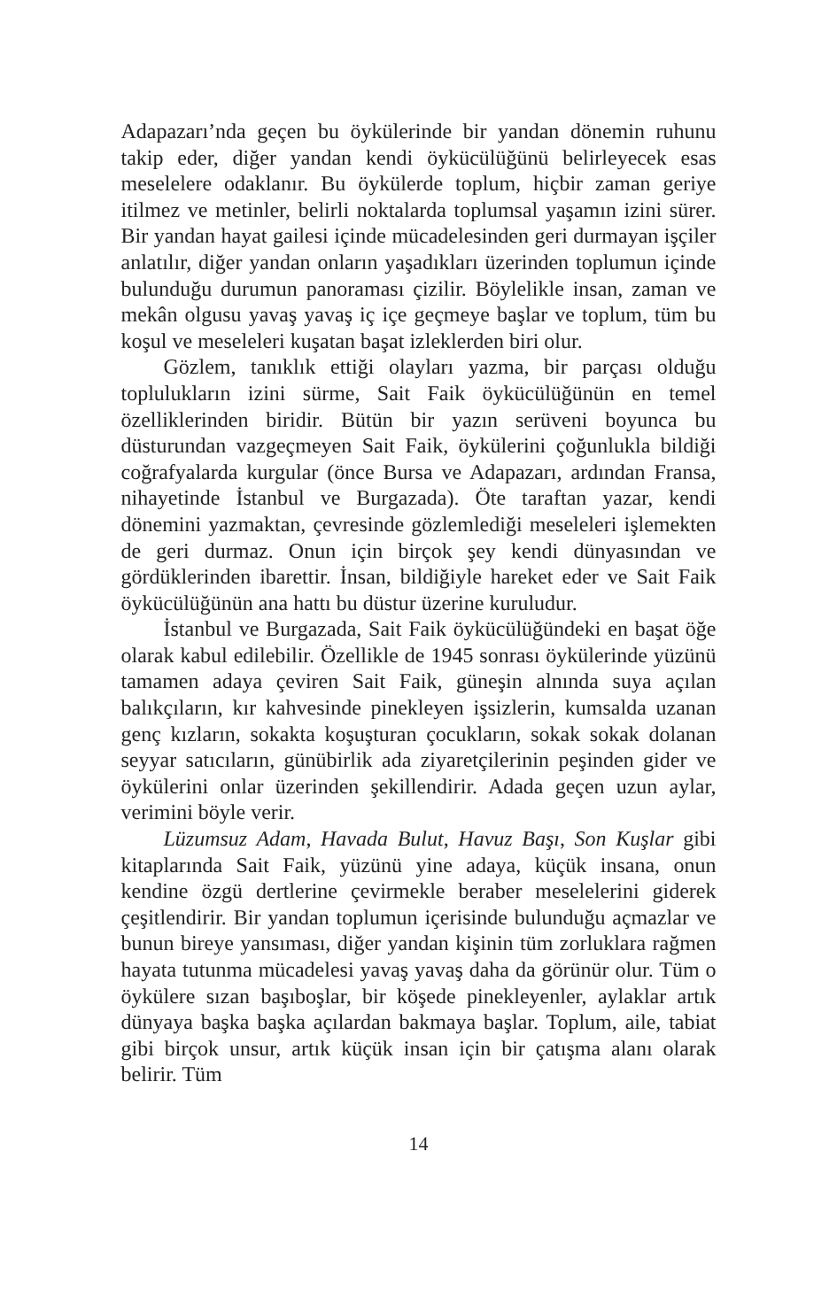Adapazarı’nda geçen bu öykülerinde bir yandan dönemin ruhunu takip eder, diğer yandan kendi öykücülüğünü belirleyecek esas meselelere odaklanır. Bu öykülerde toplum, hiçbir zaman geriye itilmez ve metinler, belirli noktalarda toplumsal yaşamın izini sürer. Bir yandan hayat gailesi içinde mücadelesinden geri durmayan işçiler anlatılır, diğer yandan onların yaşadıkları üzerinden toplumun içinde bulunduğu durumun panoraması çizilir. Böylelikle insan, zaman ve mekân olgusu yavaş yavaş iç içe geçmeye başlar ve toplum, tüm bu koşul ve meseleleri kuşatan başat izleklerden biri olur.
Gözlem, tanıklık ettiği olayları yazma, bir parçası olduğu toplulukların izini sürme, Sait Faik öykücülüğünün en temel özelliklerinden biridir. Bütün bir yazın serüveni boyunca bu düsturundan vazgeçmeyen Sait Faik, öykülerini çoğunlukla bildiği coğrafyalarda kurgular (önce Bursa ve Adapazarı, ardından Fransa, nihayetinde İstanbul ve Burgazada). Öte taraftan yazar, kendi dönemini yazmaktan, çevresinde gözlemlediği meseleleri işlemekten de geri durmaz. Onun için birçok şey kendi dünyasından ve gördüklerinden ibarettir. İnsan, bildiğiyle hareket eder ve Sait Faik öykücülüğünün ana hattı bu düstur üzerine kuruludur.
İstanbul ve Burgazada, Sait Faik öykücülüğündeki en başat öğe olarak kabul edilebilir. Özellikle de 1945 sonrası öykülerinde yüzünü tamamen adaya çeviren Sait Faik, güneşin alnında suya açılan balıkçıların, kır kahvesinde pinekleyen işsizlerin, kumsalda uzanan genç kızların, sokakta koşuşturan çocukların, sokak sokak dolanan seyyar satıcıların, günübirlik ada ziyaretçilerinin peşinden gider ve öykülerini onlar üzerinden şekillendirir. Adada geçen uzun aylar, verimini böyle verir.
Lüzumsuz Adam, Havada Bulut, Havuz Başı, Son Kuşlar gibi kitaplarında Sait Faik, yüzünü yine adaya, küçük insana, onun kendine özgü dertlerine çevirmekle beraber meselelerini giderek çeşitlendirir. Bir yandan toplumun içerisinde bulunduğu açmazlar ve bunun bireye yansıması, diğer yandan kişinin tüm zorluklara rağmen hayata tutunma mücadelesi yavaş yavaş daha da görünür olur. Tüm o öykülere sızan başıboşlar, bir köşede pinekleyenler, aylaklar artık dünyaya başka başka açılardan bakmaya başlar. Toplum, aile, tabiat gibi birçok unsur, artık küçük insan için bir çatışma alanı olarak belirir. Tüm
14